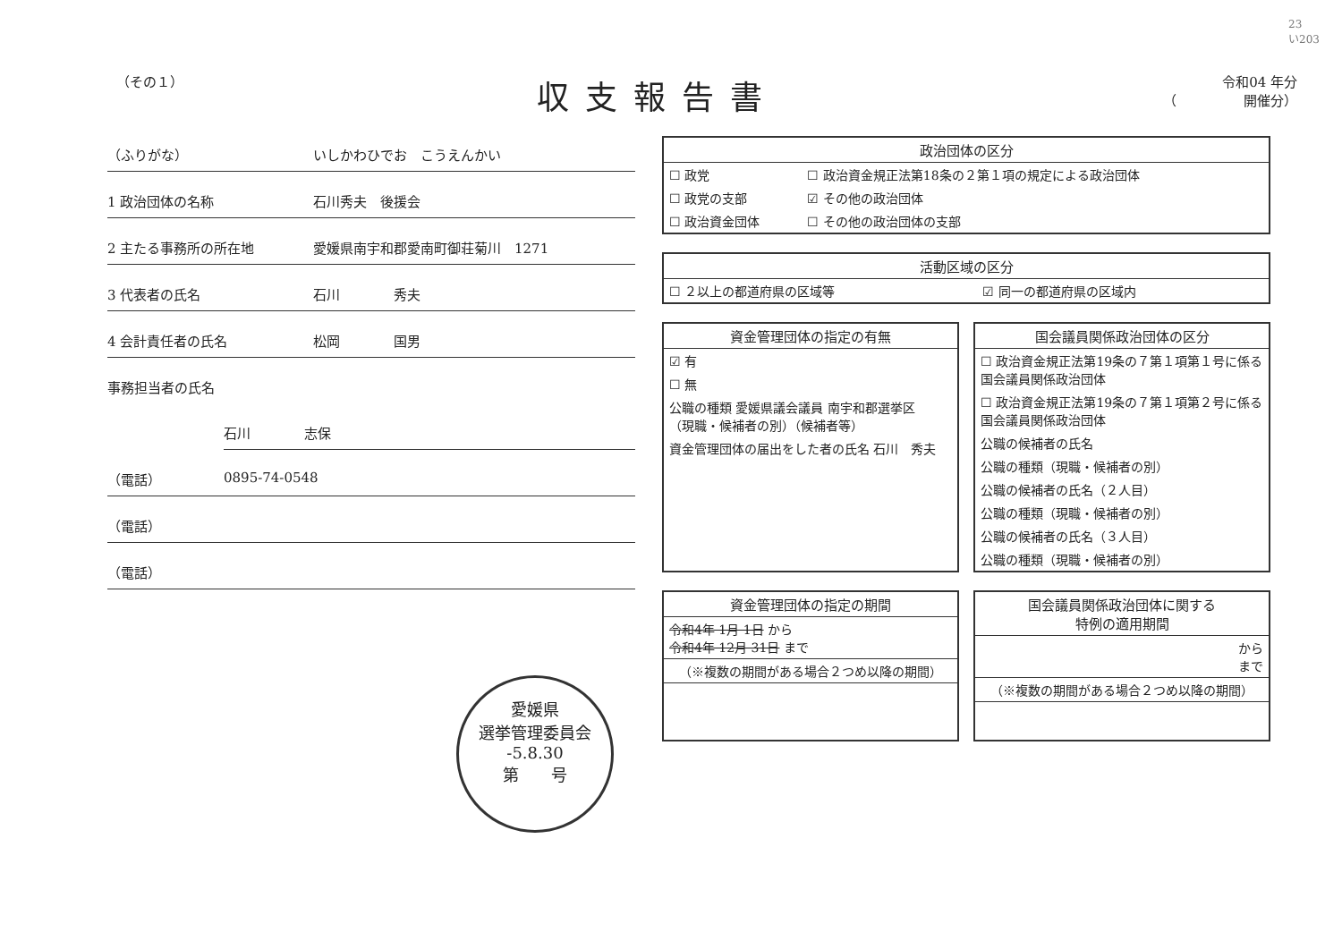23
い203
（その１）
収支報告書
令和04 年分
（　　　　　開催分）
（ふりがな） いしかわひでお　こうえんかい
1 政治団体の名称 石川秀夫　後援会
2 主たる事務所の所在地 愛媛県南宇和郡愛南町御荘菊川　1271
3 代表者の氏名 石川　　　　秀夫
4 会計責任者の氏名 松岡　　　　国男
事務担当者の氏名
石川　　　　志保
（電話） 0895-74-0548
（電話）
（電話）
政治団体の区分
| ☐ 政党 | ☐ 政治資金規正法第18条の２第１項の規定による政治団体 |
| ☐ 政党の支部 | ☑ その他の政治団体 |
| ☐ 政治資金団体 | ☐ その他の政治団体の支部 |
活動区域の区分
| ☐ ２以上の都道府県の区域等 | ☑ 同一の都道府県の区域内 |
資金管理団体の指定の有無
| ☑ 有 |
| ☐ 無 |
| 公職の種類 愛媛県議会議員 南宇和郡選挙区 （現職・候補者の別）（候補者等） |
| 資金管理団体の届出をした者の氏名 石川 秀夫 |
国会議員関係政治団体の区分
| ☐ 政治資金規正法第19条の７第１項第１号に係る国会議員関係政治団体 |
| ☐ 政治資金規正法第19条の７第１項第２号に係る国会議員関係政治団体 |
| 公職の候補者の氏名 |
| 公職の種類（現職・候補者の別） |
| 公職の候補者の氏名（２人目） |
| 公職の種類（現職・候補者の別） |
| 公職の候補者の氏名（３人目） |
| 公職の種類（現職・候補者の別） |
資金管理団体の指定の期間
| 令和4年 1月 1日 から 令和4年 12月 31日 まで |
| （※複数の期間がある場合２つめ以降の期間） |
国会議員関係政治団体に関する
特例の適用期間
| から まで |
| （※複数の期間がある場合２つめ以降の期間） |
愛媛県
選挙管理委員会
-5.8.30
第　　号